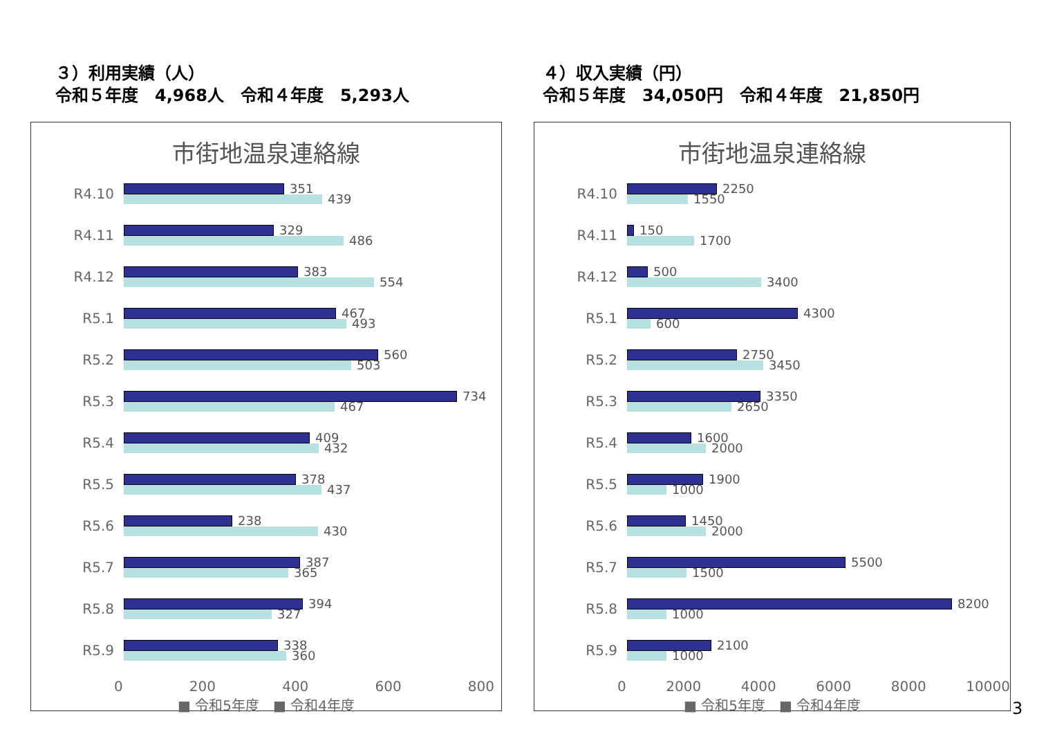３）利用実績（人）
令和５年度　4,968人　令和４年度　5,293人
４）収入実績（円）
令和５年度　34,050円　令和４年度　21,850円
市街地温泉連絡線
R4.10
351
439
R4.11
329
486
R4.12
383
554
R5.1
467
493
R5.2
560
503
R5.3
734
467
R5.4
409
432
R5.5
378
437
R5.6
238
430
R5.7
387
365
R5.8
394
327
R5.9
338
360
0 200 400 600 800
■ 令和5年度　■ 令和4年度
市街地温泉連絡線
R4.10
2250
1550
R4.11
150
1700
R4.12
500
3400
R5.1
4300
600
R5.2
2750
3450
R5.3
3350
2650
R5.4
1600
2000
R5.5
1900
1000
R5.6
1450
2000
R5.7
5500
1500
R5.8
8200
1000
R5.9
2100
1000
0 2000 4000 6000 8000 10000
■ 令和5年度　■ 令和4年度
3